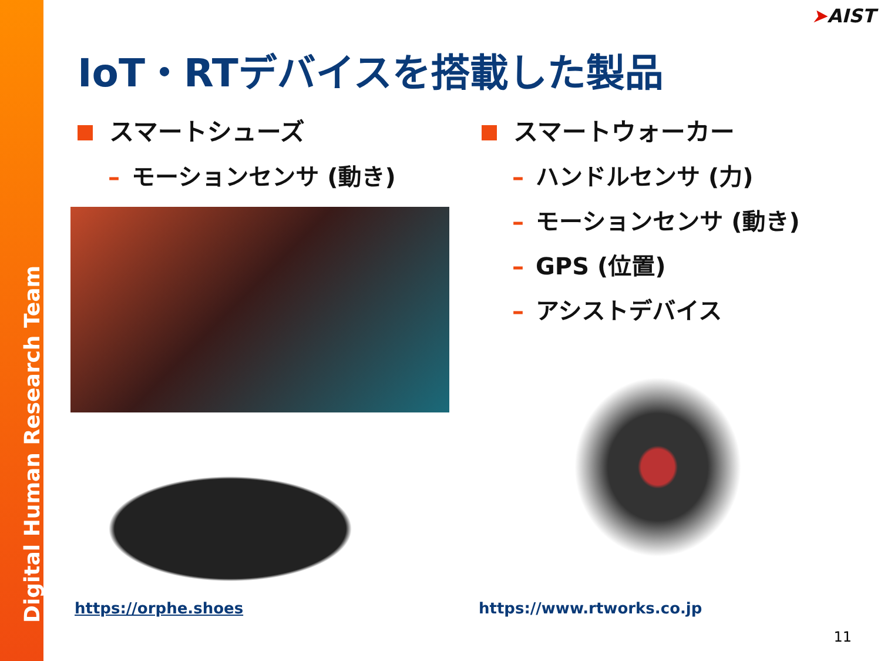Digital Human Research Team
➤AIST
IoT・RTデバイスを搭載した製品
スマートシューズ
– モーションセンサ (動き)
スマートウォーカー
– ハンドルセンサ (力)
– モーションセンサ (動き)
– GPS (位置)
– アシストデバイス
https://orphe.shoes https://www.rtworks.co.jp
11